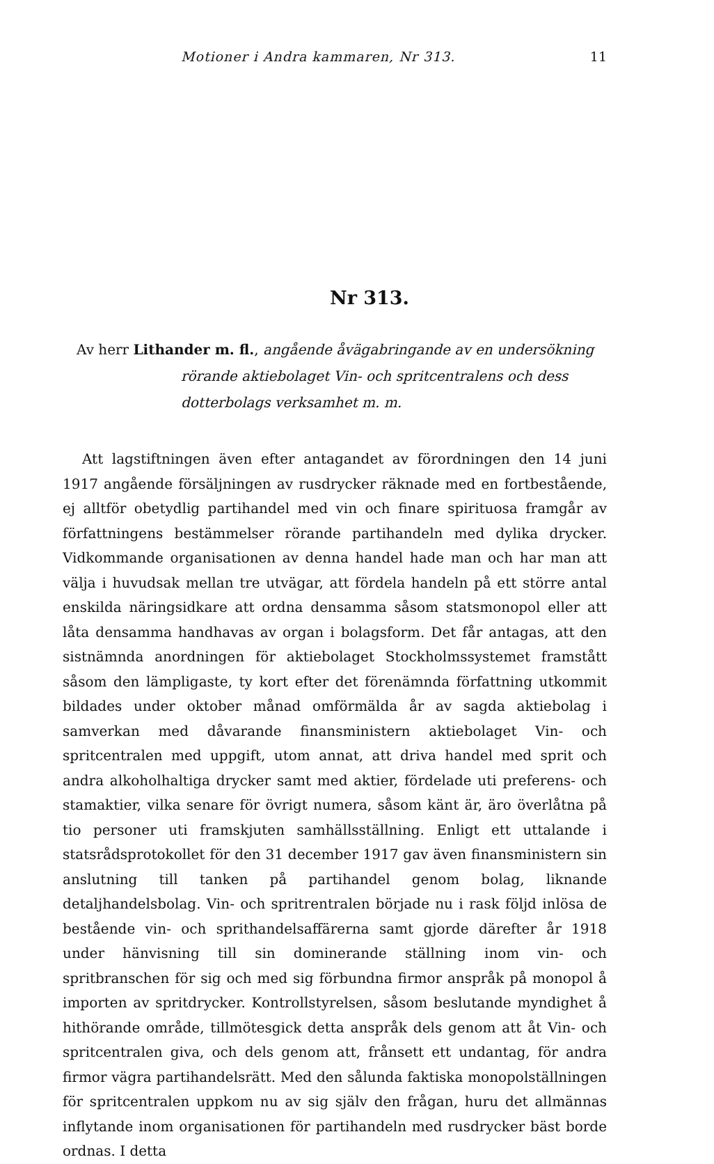Motioner i Andra kammaren, Nr 313. 11
Nr 313.
Av herr Lithander m. fl., angående åvägabringande av en undersökning rörande aktiebolaget Vin- och spritcentralens och dess dotterbolags verksamhet m. m.
Att lagstiftningen även efter antagandet av förordningen den 14 juni 1917 angående försäljningen av rusdrycker räknade med en fortbestående, ej alltför obetydlig partihandel med vin och finare spirituosa framgår av författningens bestämmelser rörande partihandeln med dylika drycker. Vidkommande organisationen av denna handel hade man och har man att välja i huvudsak mellan tre utvägar, att fördela handeln på ett större antal enskilda näringsidkare att ordna densamma såsom statsmonopol eller att låta densamma handhavas av organ i bolagsform. Det får antagas, att den sistnämnda anordningen för aktiebolaget Stockholmssystemet framstått såsom den lämpligaste, ty kort efter det förenämnda författning utkommit bildades under oktober månad omförmälda år av sagda aktiebolag i samverkan med dåvarande finansministern aktiebolaget Vin- och spritcentralen med uppgift, utom annat, att driva handel med sprit och andra alkoholhaltiga drycker samt med aktier, fördelade uti preferens- och stamaktier, vilka senare för övrigt numera, såsom känt är, äro överlåtna på tio personer uti framskjuten samhällsställning. Enligt ett uttalande i statsrådsprotokollet för den 31 december 1917 gav även finansministern sin anslutning till tanken på partihandel genom bolag, liknande detaljhandelsbolag. Vin- och spritrentralen började nu i rask följd inlösa de bestående vin- och sprithandelsaffärerna samt gjorde därefter år 1918 under hänvisning till sin dominerande ställning inom vin- och spritbranschen för sig och med sig förbundna firmor anspråk på monopol å importen av spritdrycker. Kontrollstyrelsen, såsom beslutande myndighet å hithörande område, tillmötesgick detta anspråk dels genom att åt Vin- och spritcentralen giva, och dels genom att, frånsett ett undantag, för andra firmor vägra partihandelsrätt. Med den sålunda faktiska monopolställningen för spritcentralen uppkom nu av sig själv den frågan, huru det allmännas inflytande inom organisationen för partihandeln med rusdrycker bäst borde ordnas. I detta